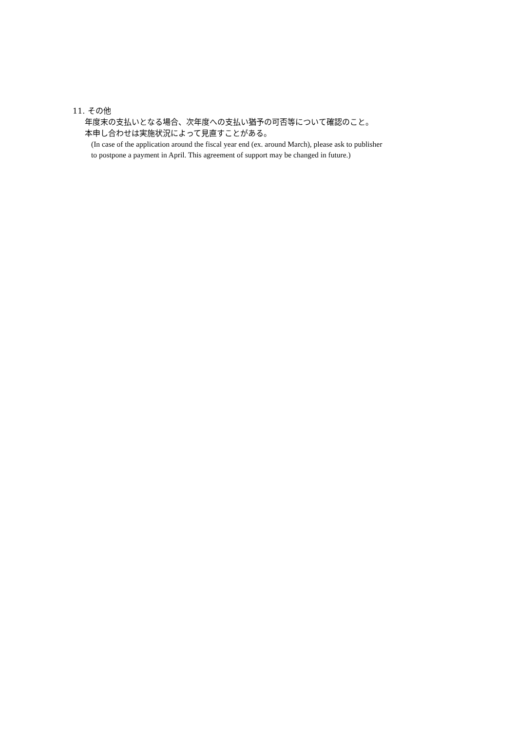11. その他
年度末の支払いとなる場合、次年度への支払い猶予の可否等について確認のこと。
本申し合わせは実施状況によって見直すことがある。
(In case of the application around the fiscal year end (ex. around March), please ask to publisher
to postpone a payment in April. This agreement of support may be changed in future.)